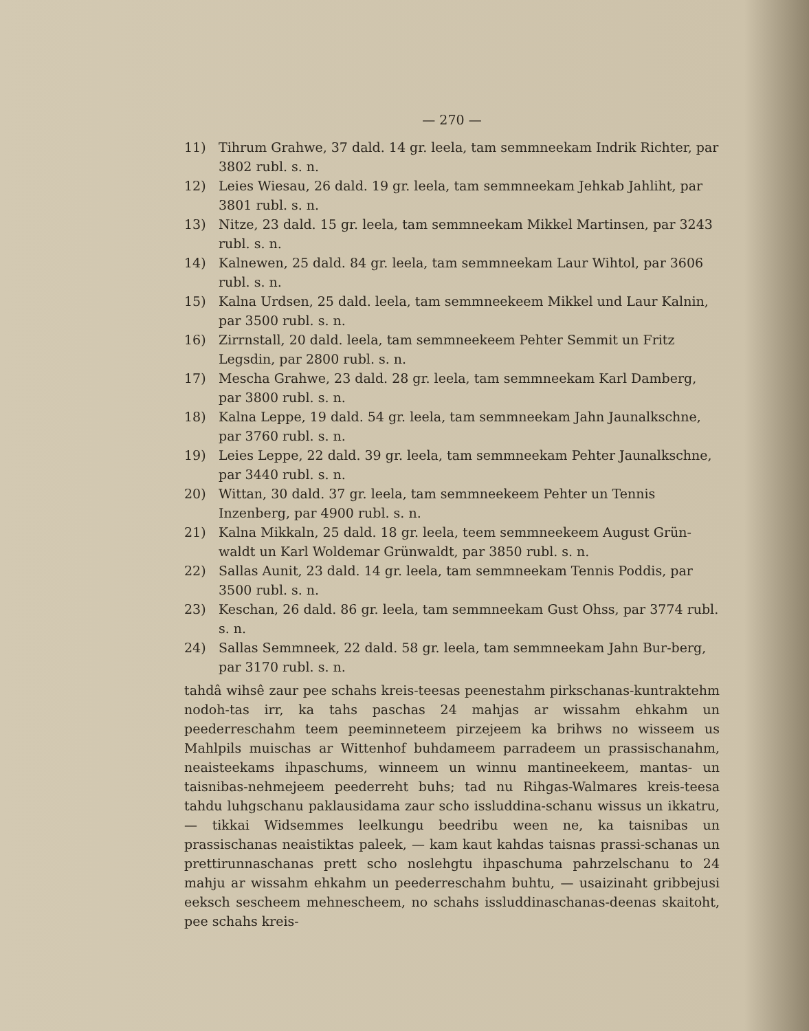— 270 —
11) Tihrum Grahwe, 37 dald. 14 gr. leela, tam semmneekam Indrik Richter, par 3802 rubl. s. n.
12) Leies Wiesau, 26 dald. 19 gr. leela, tam semmneekam Jehkab Jahliht, par 3801 rubl. s. n.
13) Nitze, 23 dald. 15 gr. leela, tam semmneekam Mikkel Martinsen, par 3243 rubl. s. n.
14) Kalnewen, 25 dald. 84 gr. leela, tam semmneekam Laur Wihtol, par 3606 rubl. s. n.
15) Kalna Urdsen, 25 dald. leela, tam semmneekeem Mikkel und Laur Kalnin, par 3500 rubl. s. n.
16) Zirrnstall, 20 dald. leela, tam semmneekeem Pehter Semmit un Fritz Legsdin, par 2800 rubl. s. n.
17) Mescha Grahwe, 23 dald. 28 gr. leela, tam semmneekam Karl Damberg, par 3800 rubl. s. n.
18) Kalna Leppe, 19 dald. 54 gr. leela, tam semmneekam Jahn Jaunalkschne, par 3760 rubl. s. n.
19) Leies Leppe, 22 dald. 39 gr. leela, tam semmneekam Pehter Jaunalkschne, par 3440 rubl. s. n.
20) Wittan, 30 dald. 37 gr. leela, tam semmneekeem Pehter un Tennis Inzenberg, par 4900 rubl. s. n.
21) Kalna Mikkaln, 25 dald. 18 gr. leela, teem semmneekeem August Grün-waldt un Karl Woldemar Grünwaldt, par 3850 rubl. s. n.
22) Sallas Aunit, 23 dald. 14 gr. leela, tam semmneekam Tennis Poddis, par 3500 rubl. s. n.
23) Keschan, 26 dald. 86 gr. leela, tam semmneekam Gust Ohss, par 3774 rubl. s. n.
24) Sallas Semmneek, 22 dald. 58 gr. leela, tam semmneekam Jahn Bur-berg, par 3170 rubl. s. n.
tahdâ wihsê zaur pee schahs kreis-teesas peenestahm pirkschanas-kuntraktehm nodoh-tas irr, ka tahs paschas 24 mahjas ar wissahm ehkahm un peederreschahm teem peeminneteem pirzejeem ka brihws no wisseem us Mahlpils muischas ar Wittenhof buhdameem parradeem un prassischanahm, neaisteekams ihpaschums, winneem un winnu mantineekeem, mantas- un taisnibas-nehmejeem peederreht buhs; tad nu Rihgas-Walmares kreis-teesa tahdu luhgschanu paklausidama zaur scho issluddina-schanu wissus un ikkatru, — tikkai Widsemmes leelkungu beedribu ween ne, ka taisnibas un prassischanas neaistiktas paleek, — kam kaut kahdas taisnas prassi-schanas un prettirunnaschanas prett scho noslehgtu ihpaschuma pahrzelschanu to 24 mahju ar wissahm ehkahm un peederreschahm buhtu, — usaizinaht gribbejusi eeksch seschеem mehneschеem, no schahs issluddinaschanas-deenas skaitoht, pee schahs kreis-